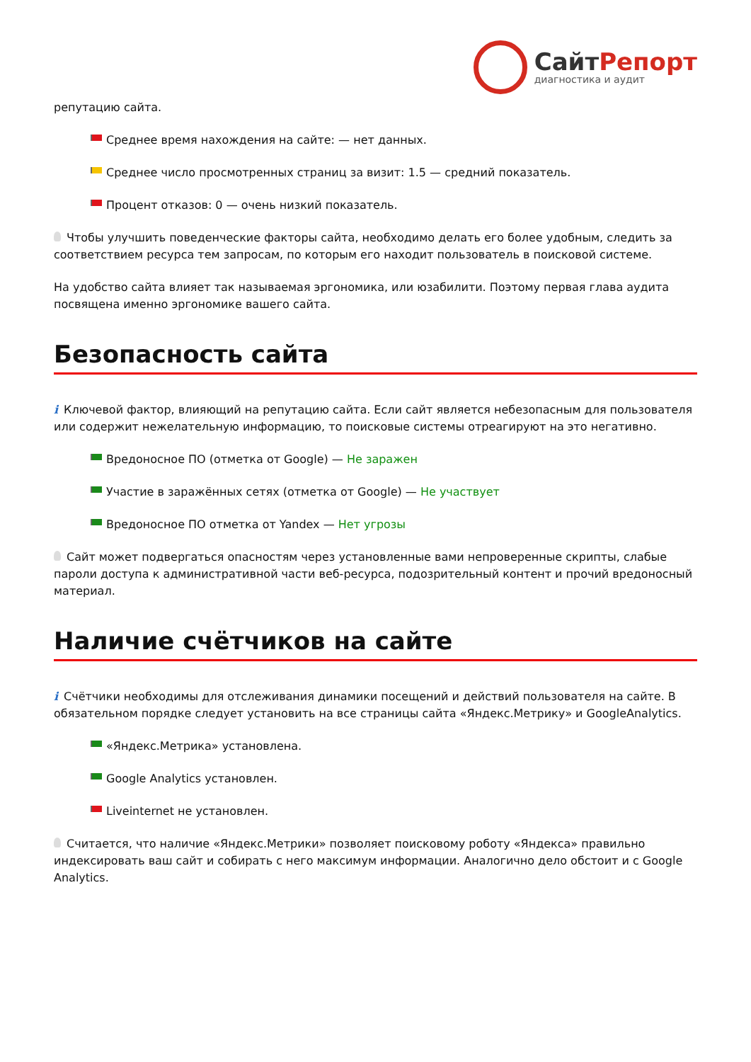СайтРепорт
диагностика и аудит
репутацию сайта.
Среднее время нахождения на сайте: — нет данных.
Среднее число просмотренных страниц за визит: 1.5 — средний показатель.
Процент отказов: 0 — очень низкий показатель.
Чтобы улучшить поведенческие факторы сайта, необходимо делать его более удобным, следить за соответствием ресурса тем запросам, по которым его находит пользователь в поисковой системе.
На удобство сайта влияет так называемая эргономика, или юзабилити. Поэтому первая глава аудита посвящена именно эргономике вашего сайта.
Безопасность сайта
i Ключевой фактор, влияющий на репутацию сайта. Если сайт является небезопасным для пользователя или содержит нежелательную информацию, то поисковые системы отреагируют на это негативно.
Вредоносное ПО (отметка от Google) — Не заражен
Участие в заражённых сетях (отметка от Google) — Не участвует
Вредоносное ПО отметка от Yandex — Нет угрозы
Сайт может подвергаться опасностям через установленные вами непроверенные скрипты, слабые пароли доступа к административной части веб-ресурса, подозрительный контент и прочий вредоносный материал.
Наличие счётчиков на сайте
i Счётчики необходимы для отслеживания динамики посещений и действий пользователя на сайте. В обязательном порядке следует установить на все страницы сайта «Яндекс.Метрику» и GoogleAnalytics.
«Яндекс.Метрика» установлена.
Google Analytics установлен.
Liveinternet не установлен.
Считается, что наличие «Яндекс.Метрики» позволяет поисковому роботу «Яндекса» правильно индексировать ваш сайт и собирать с него максимум информации. Аналогично дело обстоит и с Google Analytics.